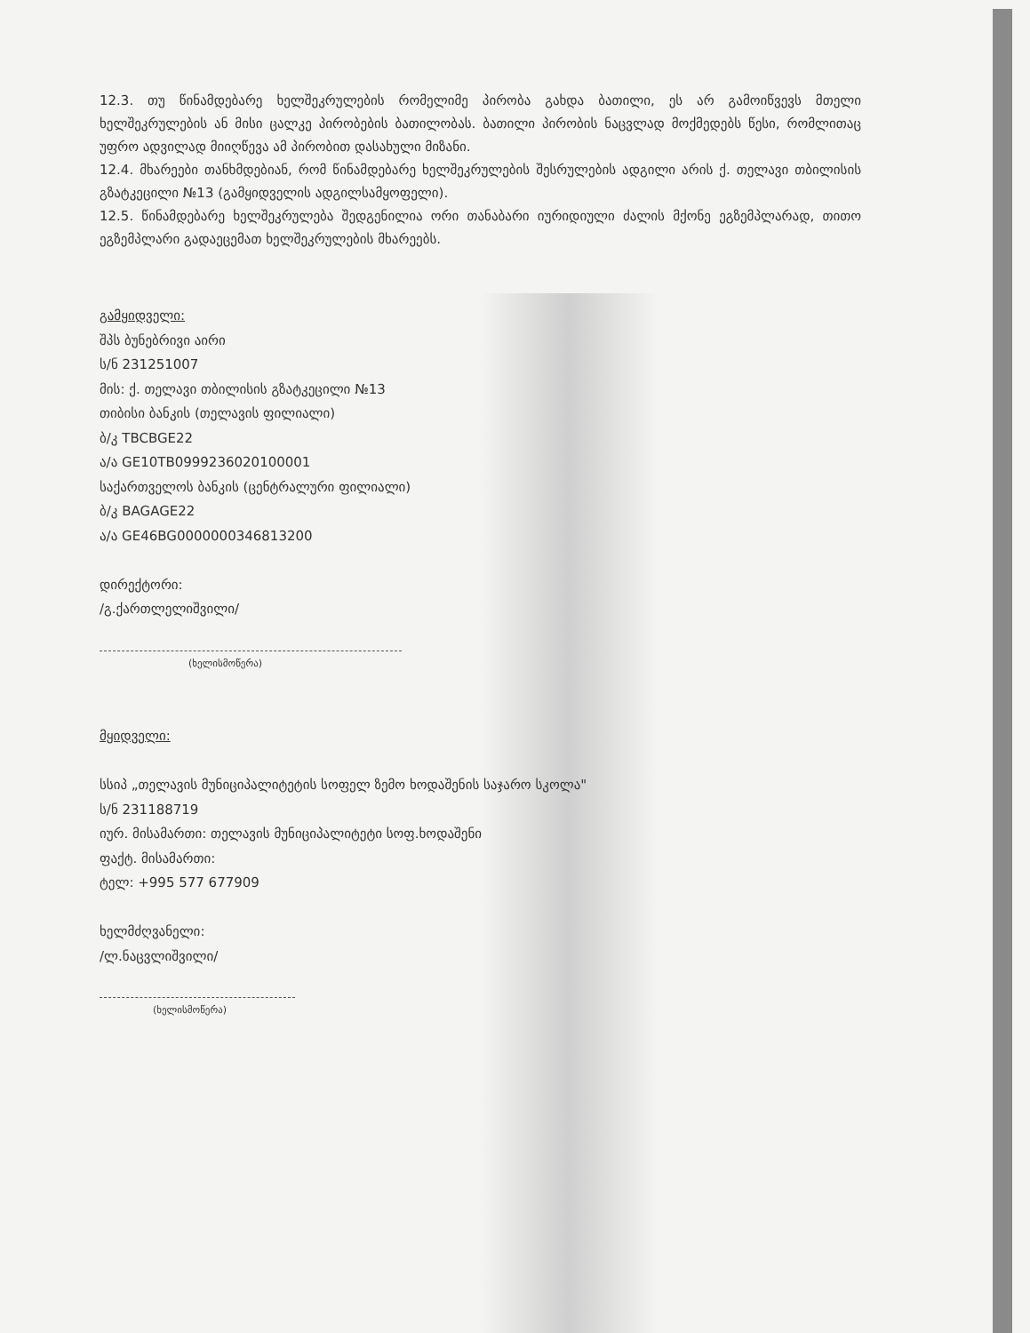12.3. თუ წინამდებარე ხელშეკრულების რომელიმე პირობა გახდა ბათილი, ეს არ გამოიწვევს მთელი ხელშეკრულების ან მისი ცალკე პირობების ბათილობას. ბათილი პირობის ნაცვლად მოქმედებს წესი, რომლითაც უფრო ადვილად მიიღწევა ამ პირობით დასახული მიზანი.
12.4. მხარეები თანხმდებიან, რომ წინამდებარე ხელშეკრულების შესრულების ადგილი არის ქ. თელავი თბილისის გზატკეცილი №13 (გამყიდველის ადგილსამყოფელი).
12.5. წინამდებარე ხელშეკრულება შედგენილია ორი თანაბარი იურიდიული ძალის მქონე ეგზემპლარად, თითო ეგზემპლარი გადაეცემათ ხელშეკრულების მხარეებს.
გამყიდველი:
შპს ბუნებრივი აირი
ს/ნ 231251007
მის: ქ. თელავი თბილისის გზატკეცილი №13
თიბისი ბანკის (თელავის ფილიალი)
ბ/კ TBCBGE22
ა/ა GE10TB0999236020100001
საქართველოს ბანკის (ცენტრალური ფილიალი)
ბ/კ BAGAGE22
ა/ა GE46BG0000000346813200
დირექტორი:
/გ.ქართლელიშვილი/
(ხელისმოწერა)
მყიდველი:
სსიპ „თელავის მუნიციპალიტეტის სოფელ ზემო ხოდაშენის საჯარო სკოლა"
ს/ნ 231188719
იურ. მისამართი: თელავის მუნიციპალიტეტი სოფ.ხოდაშენი
ფაქტ. მისამართი:
ტელ: +995 577 677909
ხელმძღვანელი:
/ლ.ნაცვლიშვილი/
(ხელისმოწერა)